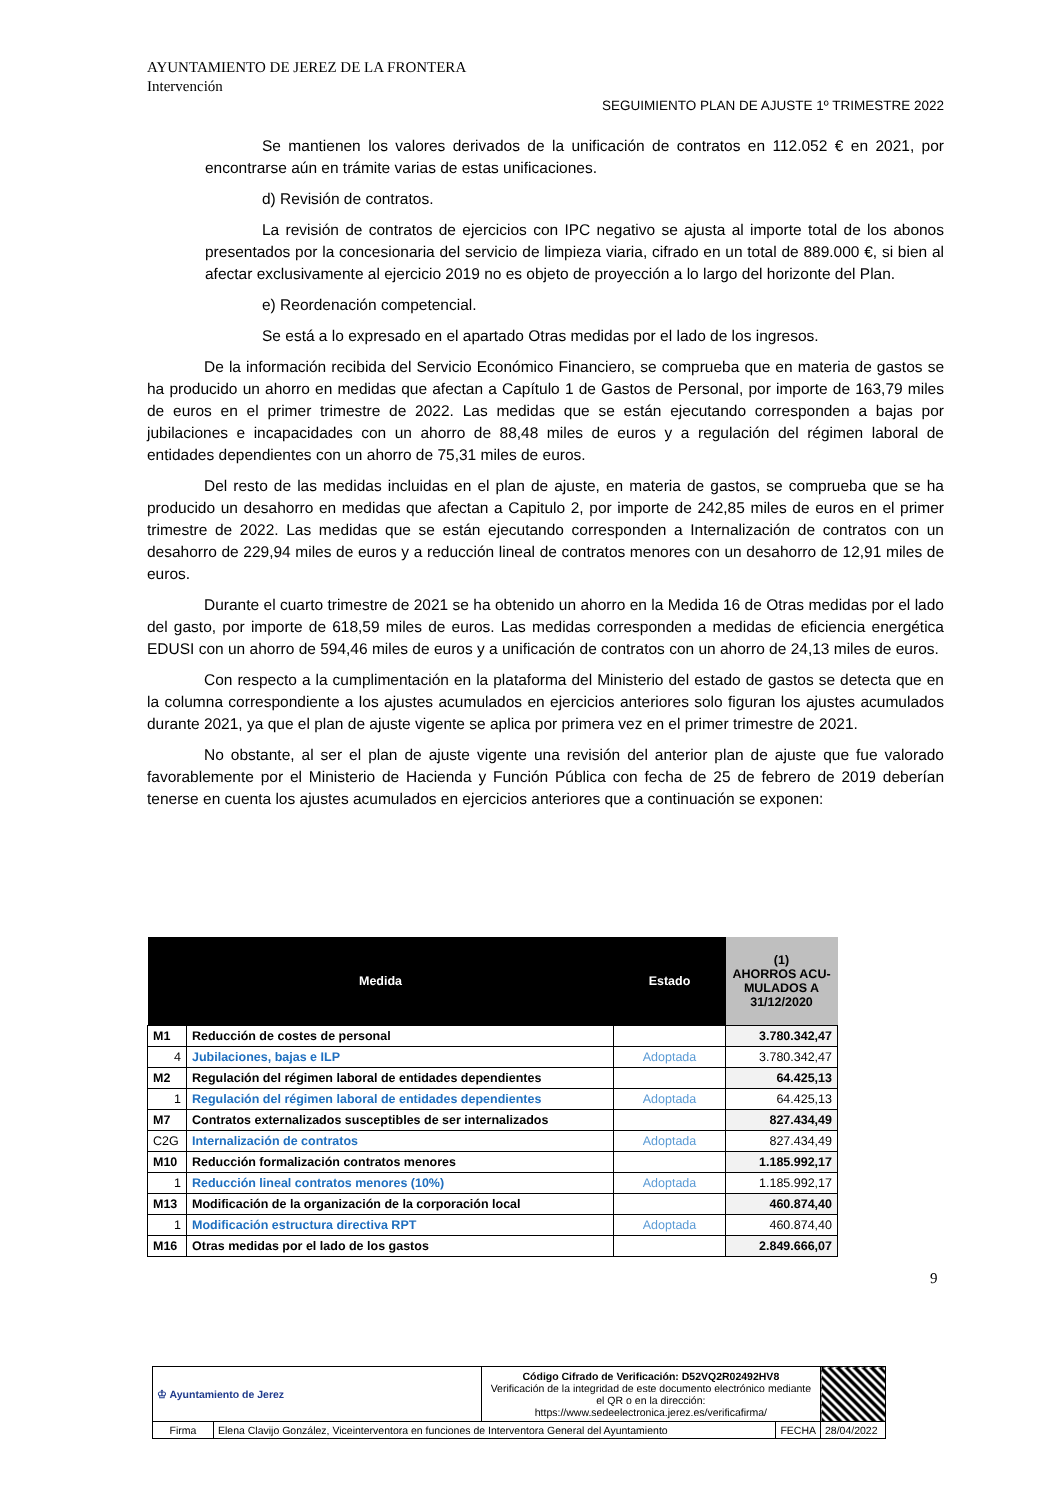AYUNTAMIENTO DE JEREZ DE LA FRONTERA
Intervención
SEGUIMIENTO PLAN DE AJUSTE 1º TRIMESTRE 2022
Se mantienen los valores derivados de la unificación de contratos en 112.052 € en 2021, por encontrarse aún en trámite varias de estas unificaciones.
d) Revisión de contratos.
La revisión de contratos de ejercicios con IPC negativo se ajusta al importe total de los abonos presentados por la concesionaria del servicio de limpieza viaria, cifrado en un total de 889.000 €, si bien al afectar exclusivamente al ejercicio 2019 no es objeto de proyección a lo largo del horizonte del Plan.
e) Reordenación competencial.
Se está a lo expresado en el apartado Otras medidas por el lado de los ingresos.
De la información recibida del Servicio Económico Financiero, se comprueba que en materia de gastos se ha producido un ahorro en medidas que afectan a Capítulo 1 de Gastos de Personal, por importe de 163,79 miles de euros en el primer trimestre de 2022. Las medidas que se están ejecutando corresponden a bajas por jubilaciones e incapacidades con un ahorro de 88,48 miles de euros y a regulación del régimen laboral de entidades dependientes con un ahorro de 75,31 miles de euros.
Del resto de las medidas incluidas en el plan de ajuste, en materia de gastos, se comprueba que se ha producido un desahorro en medidas que afectan a Capitulo 2, por importe de 242,85 miles de euros en el primer trimestre de 2022. Las medidas que se están ejecutando corresponden a Internalización de contratos con un desahorro de 229,94 miles de euros y a reducción lineal de contratos menores con un desahorro de 12,91 miles de euros.
Durante el cuarto trimestre de 2021 se ha obtenido un ahorro en la Medida 16 de Otras medidas por el lado del gasto, por importe de 618,59 miles de euros. Las medidas corresponden a medidas de eficiencia energética EDUSI con un ahorro de 594,46 miles de euros y a unificación de contratos con un ahorro de 24,13 miles de euros.
Con respecto a la cumplimentación en la plataforma del Ministerio del estado de gastos se detecta que en la columna correspondiente a los ajustes acumulados en ejercicios anteriores solo figuran los ajustes acumulados durante 2021, ya que el plan de ajuste vigente se aplica por primera vez en el primer trimestre de 2021.
No obstante, al ser el plan de ajuste vigente una revisión del anterior plan de ajuste que fue valorado favorablemente por el Ministerio de Hacienda y Función Pública con fecha de 25 de febrero de 2019 deberían tenerse en cuenta los ajustes acumulados en ejercicios anteriores que a continuación se exponen:
| Medida | | Estado | (1) AHORROS ACU- MULADOS A 31/12/2020 |
| --- | --- | --- | --- |
| M1 | Reducción de costes de personal | | 3.780.342,47 |
| 4 | Jubilaciones, bajas e ILP | Adoptada | 3.780.342,47 |
| M2 | Regulación del régimen laboral de entidades dependientes | | 64.425,13 |
| 1 | Regulación del régimen laboral de entidades dependientes | Adoptada | 64.425,13 |
| M7 | Contratos externalizados susceptibles de ser internalizados | | 827.434,49 |
| C2G | Internalización de contratos | Adoptada | 827.434,49 |
| M10 | Reducción formalización contratos menores | | 1.185.992,17 |
| 1 | Reducción lineal contratos menores (10%) | Adoptada | 1.185.992,17 |
| M13 | Modificación de la organización de la corporación local | | 460.874,40 |
| 1 | Modificación estructura directiva RPT | Adoptada | 460.874,40 |
| M16 | Otras medidas por el lado de los gastos | | 2.849.666,07 |
9
| ♔ Ayuntamiento de Jerez | | Código Cifrado de Verificación: D52VQ2R02492HV8 Verificación de la integridad de este documento electrónico mediante el QR o en la dirección: https://www.sedeelectronica.jerez.es/verificafirma/ | | |
| Firma | Elena Clavijo González, Viceinterventora en funciones de Interventora General del Ayuntamiento | | FECHA | 28/04/2022 |